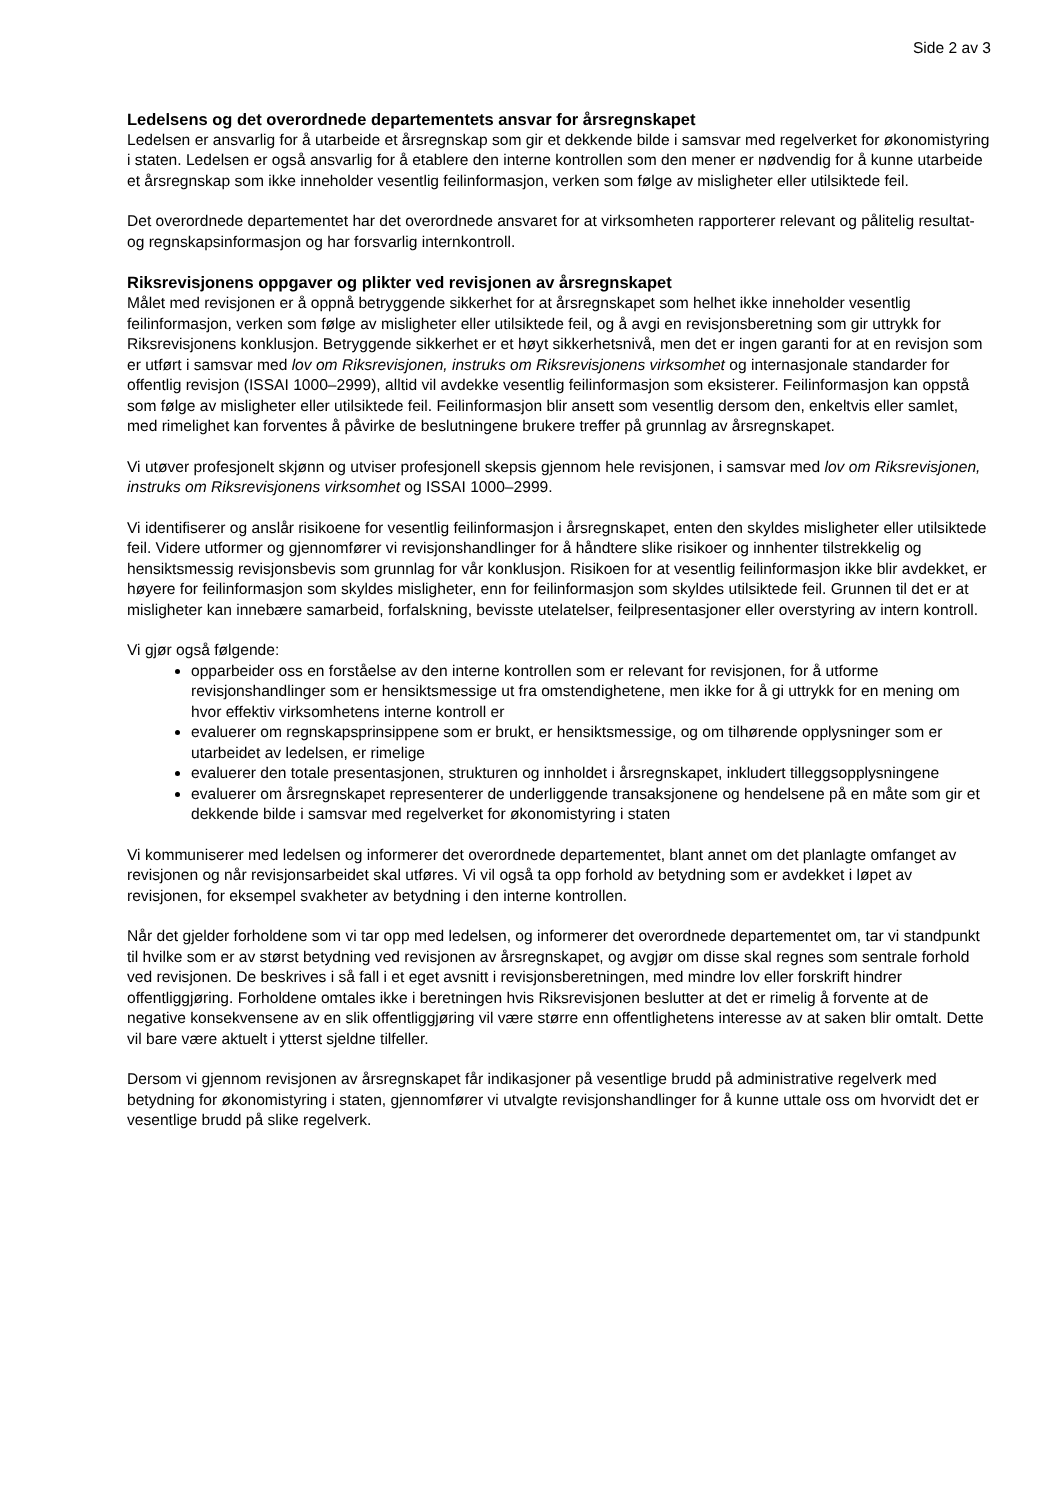Side 2 av 3
Ledelsens og det overordnede departementets ansvar for årsregnskapet
Ledelsen er ansvarlig for å utarbeide et årsregnskap som gir et dekkende bilde i samsvar med regelverket for økonomistyring i staten. Ledelsen er også ansvarlig for å etablere den interne kontrollen som den mener er nødvendig for å kunne utarbeide et årsregnskap som ikke inneholder vesentlig feilinformasjon, verken som følge av misligheter eller utilsiktede feil.
Det overordnede departementet har det overordnede ansvaret for at virksomheten rapporterer relevant og pålitelig resultat- og regnskapsinformasjon og har forsvarlig internkontroll.
Riksrevisjonens oppgaver og plikter ved revisjonen av årsregnskapet
Målet med revisjonen er å oppnå betryggende sikkerhet for at årsregnskapet som helhet ikke inneholder vesentlig feilinformasjon, verken som følge av misligheter eller utilsiktede feil, og å avgi en revisjonsberetning som gir uttrykk for Riksrevisjonens konklusjon. Betryggende sikkerhet er et høyt sikkerhetsnivå, men det er ingen garanti for at en revisjon som er utført i samsvar med lov om Riksrevisjonen, instruks om Riksrevisjonens virksomhet og internasjonale standarder for offentlig revisjon (ISSAI 1000–2999), alltid vil avdekke vesentlig feilinformasjon som eksisterer. Feilinformasjon kan oppstå som følge av misligheter eller utilsiktede feil. Feilinformasjon blir ansett som vesentlig dersom den, enkeltvis eller samlet, med rimelighet kan forventes å påvirke de beslutningene brukere treffer på grunnlag av årsregnskapet.
Vi utøver profesjonelt skjønn og utviser profesjonell skepsis gjennom hele revisjonen, i samsvar med lov om Riksrevisjonen, instruks om Riksrevisjonens virksomhet og ISSAI 1000–2999.
Vi identifiserer og anslår risikoene for vesentlig feilinformasjon i årsregnskapet, enten den skyldes misligheter eller utilsiktede feil. Videre utformer og gjennomfører vi revisjonshandlinger for å håndtere slike risikoer og innhenter tilstrekkelig og hensiktsmessig revisjonsbevis som grunnlag for vår konklusjon. Risikoen for at vesentlig feilinformasjon ikke blir avdekket, er høyere for feilinformasjon som skyldes misligheter, enn for feilinformasjon som skyldes utilsiktede feil. Grunnen til det er at misligheter kan innebære samarbeid, forfalskning, bevisste utelatelser, feilpresentasjoner eller overstyring av intern kontroll.
Vi gjør også følgende:
opparbeider oss en forståelse av den interne kontrollen som er relevant for revisjonen, for å utforme revisjonshandlinger som er hensiktsmessige ut fra omstendighetene, men ikke for å gi uttrykk for en mening om hvor effektiv virksomhetens interne kontroll er
evaluerer om regnskapsprinsippene som er brukt, er hensiktsmessige, og om tilhørende opplysninger som er utarbeidet av ledelsen, er rimelige
evaluerer den totale presentasjonen, strukturen og innholdet i årsregnskapet, inkludert tilleggsopplysningene
evaluerer om årsregnskapet representerer de underliggende transaksjonene og hendelsene på en måte som gir et dekkende bilde i samsvar med regelverket for økonomistyring i staten
Vi kommuniserer med ledelsen og informerer det overordnede departementet, blant annet om det planlagte omfanget av revisjonen og når revisjonsarbeidet skal utføres. Vi vil også ta opp forhold av betydning som er avdekket i løpet av revisjonen, for eksempel svakheter av betydning i den interne kontrollen.
Når det gjelder forholdene som vi tar opp med ledelsen, og informerer det overordnede departementet om, tar vi standpunkt til hvilke som er av størst betydning ved revisjonen av årsregnskapet, og avgjør om disse skal regnes som sentrale forhold ved revisjonen. De beskrives i så fall i et eget avsnitt i revisjonsberetningen, med mindre lov eller forskrift hindrer offentliggjøring. Forholdene omtales ikke i beretningen hvis Riksrevisjonen beslutter at det er rimelig å forvente at de negative konsekvensene av en slik offentliggjøring vil være større enn offentlighetens interesse av at saken blir omtalt. Dette vil bare være aktuelt i ytterst sjeldne tilfeller.
Dersom vi gjennom revisjonen av årsregnskapet får indikasjoner på vesentlige brudd på administrative regelverk med betydning for økonomistyring i staten, gjennomfører vi utvalgte revisjonshandlinger for å kunne uttale oss om hvorvidt det er vesentlige brudd på slike regelverk.